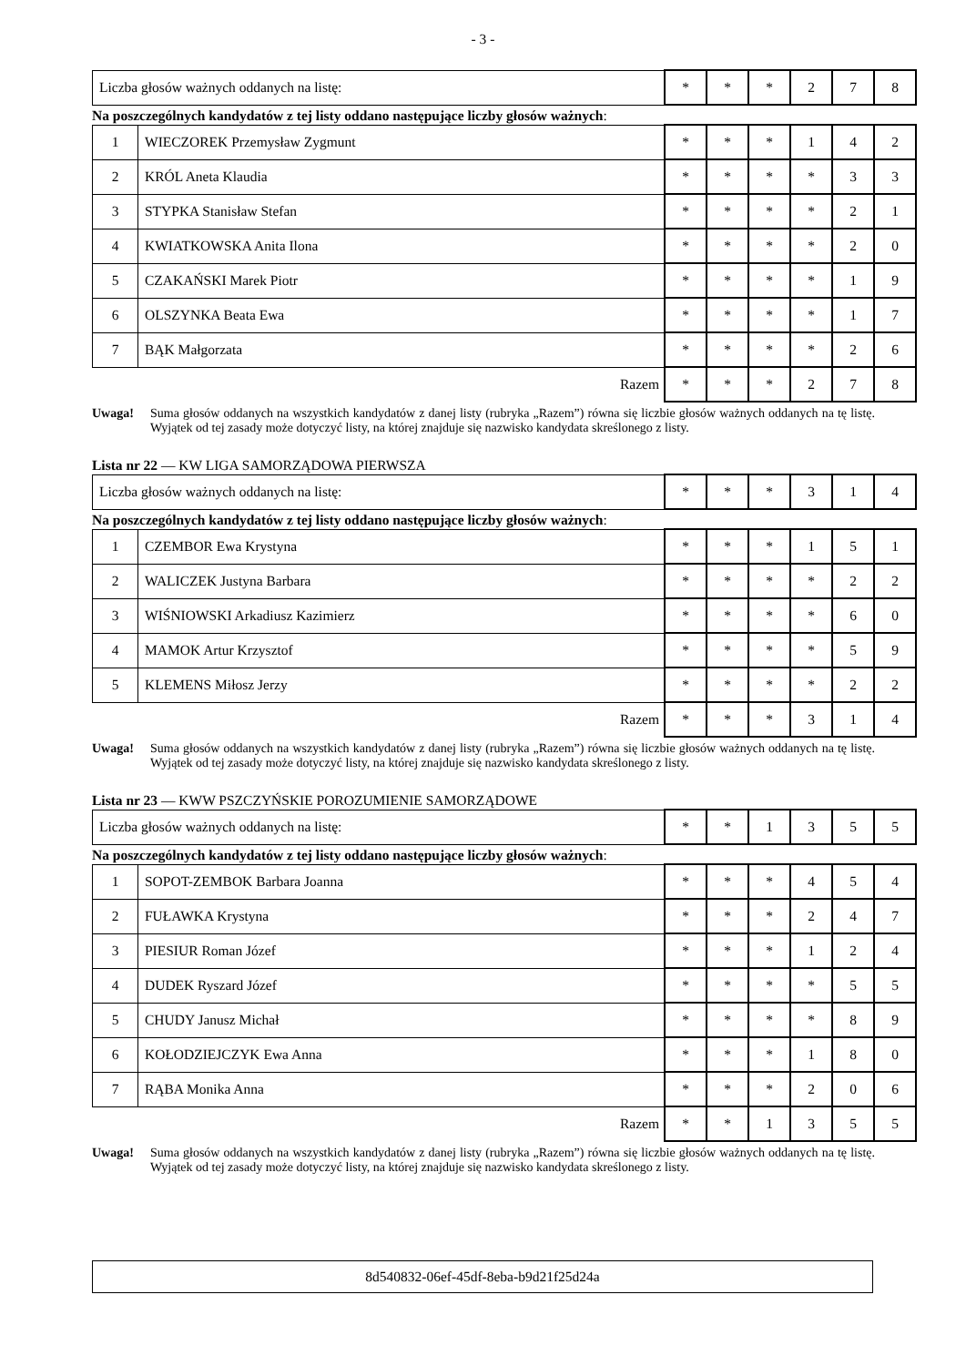- 3 -
| Liczba głosów ważnych oddanych na listę: | * | * | * | 2 | 7 | 8 |
Na poszczególnych kandydatów z tej listy oddano następujące liczby głosów ważnych:
| 1 | WIECZOREK Przemysław Zygmunt | * | * | * | 1 | 4 | 2 |
| 2 | KRÓL Aneta Klaudia | * | * | * | * | 3 | 3 |
| 3 | STYPKA Stanisław Stefan | * | * | * | * | 2 | 1 |
| 4 | KWIATKOWSKA Anita Ilona | * | * | * | * | 2 | 0 |
| 5 | CZAKAŃSKI Marek Piotr | * | * | * | * | 1 | 9 |
| 6 | OLSZYNKA Beata Ewa | * | * | * | * | 1 | 7 |
| 7 | BĄK Małgorzata | * | * | * | * | 2 | 6 |
| Razem | | * | * | * | 2 | 7 | 8 |
Uwaga! Suma głosów oddanych na wszystkich kandydatów z danej listy (rubryka „Razem”) równa się liczbie głosów ważnych oddanych na tę listę. Wyjątek od tej zasady może dotyczyć listy, na której znajduje się nazwisko kandydata skreślonego z listy.
Lista nr 22 — KW LIGA SAMORZĄDOWA PIERWSZA
| Liczba głosów ważnych oddanych na listę: | * | * | * | 3 | 1 | 4 |
Na poszczególnych kandydatów z tej listy oddano następujące liczby głosów ważnych:
| 1 | CZEMBOR Ewa Krystyna | * | * | * | 1 | 5 | 1 |
| 2 | WALICZEK Justyna Barbara | * | * | * | * | 2 | 2 |
| 3 | WIŚNIOWSKI Arkadiusz Kazimierz | * | * | * | * | 6 | 0 |
| 4 | MAMOK Artur Krzysztof | * | * | * | * | 5 | 9 |
| 5 | KLEMENS Miłosz Jerzy | * | * | * | * | 2 | 2 |
| Razem | | * | * | * | 3 | 1 | 4 |
Uwaga! Suma głosów oddanych na wszystkich kandydatów z danej listy (rubryka „Razem”) równa się liczbie głosów ważnych oddanych na tę listę. Wyjątek od tej zasady może dotyczyć listy, na której znajduje się nazwisko kandydata skreślonego z listy.
Lista nr 23 — KWW PSZCZYŃSKIE POROZUMIENIE SAMORZĄDOWE
| Liczba głosów ważnych oddanych na listę: | * | * | 1 | 3 | 5 | 5 |
Na poszczególnych kandydatów z tej listy oddano następujące liczby głosów ważnych:
| 1 | SOPOT-ZEMBOK Barbara Joanna | * | * | * | 4 | 5 | 4 |
| 2 | FUŁAWKA Krystyna | * | * | * | 2 | 4 | 7 |
| 3 | PIESIUR Roman Józef | * | * | * | 1 | 2 | 4 |
| 4 | DUDEK Ryszard Józef | * | * | * | * | 5 | 5 |
| 5 | CHUDY Janusz Michał | * | * | * | * | 8 | 9 |
| 6 | KOŁODZIEJCZYK Ewa Anna | * | * | * | 1 | 8 | 0 |
| 7 | RĄBA Monika Anna | * | * | * | 2 | 0 | 6 |
| Razem | | * | * | 1 | 3 | 5 | 5 |
Uwaga! Suma głosów oddanych na wszystkich kandydatów z danej listy (rubryka „Razem”) równa się liczbie głosów ważnych oddanych na tę listę. Wyjątek od tej zasady może dotyczyć listy, na której znajduje się nazwisko kandydata skreślonego z listy.
8d540832-06ef-45df-8eba-b9d21f25d24a